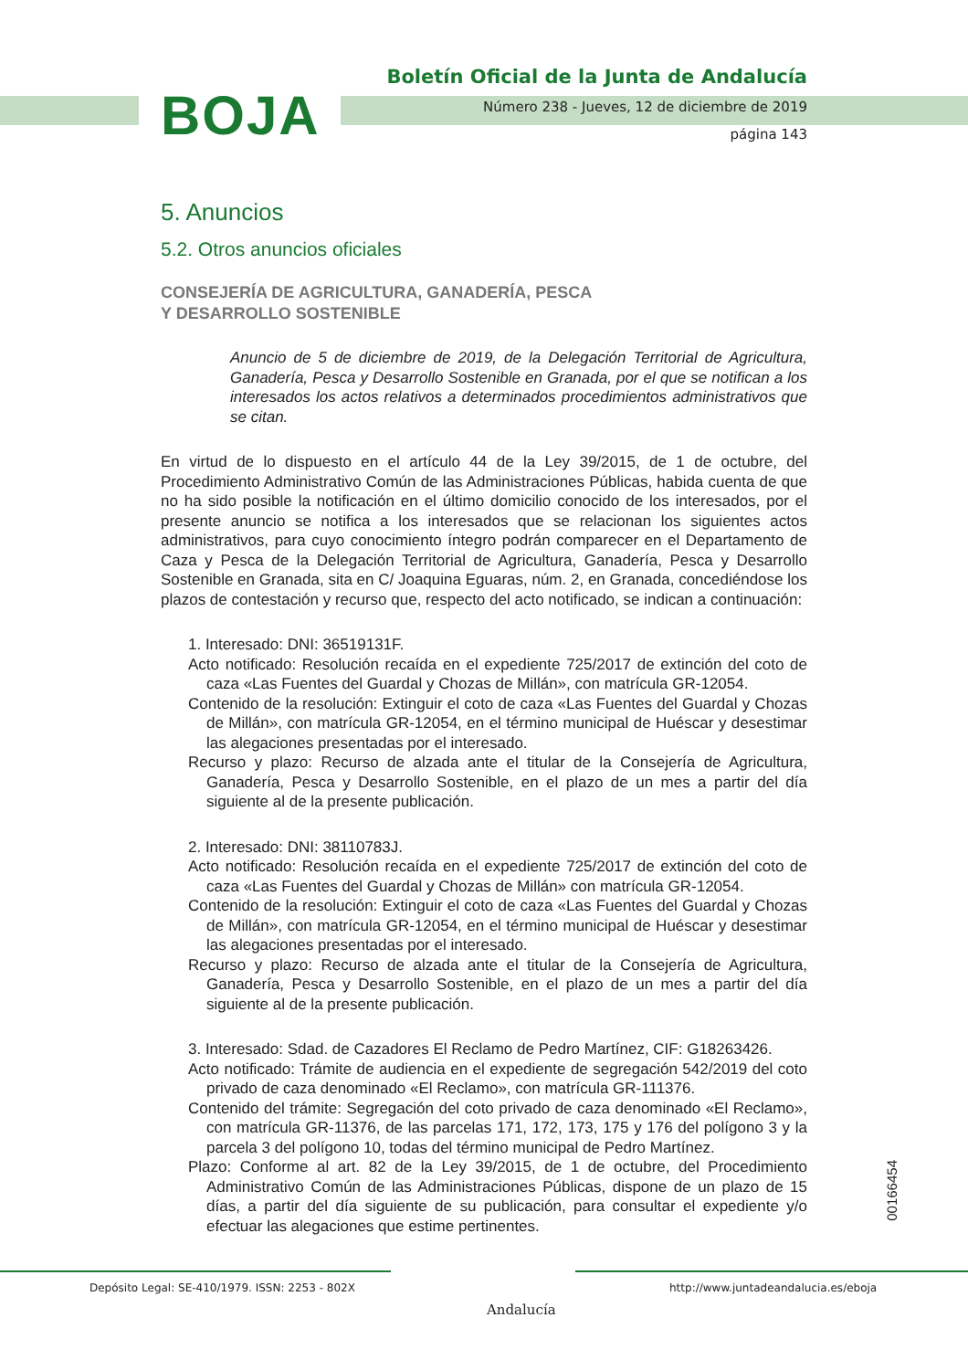BOJA
Boletín Oficial de la Junta de Andalucía
Número 238 - Jueves, 12 de diciembre de 2019
página 143
5. Anuncios
5.2. Otros anuncios oficiales
CONSEJERÍA DE AGRICULTURA, GANADERÍA, PESCA
Y DESARROLLO SOSTENIBLE
Anuncio de 5 de diciembre de 2019, de la Delegación Territorial de Agricultura, Ganadería, Pesca y Desarrollo Sostenible en Granada, por el que se notifican a los interesados los actos relativos a determinados procedimientos administrativos que se citan.
En virtud de lo dispuesto en el artículo 44 de la Ley 39/2015, de 1 de octubre, del Procedimiento Administrativo Común de las Administraciones Públicas, habida cuenta de que no ha sido posible la notificación en el último domicilio conocido de los interesados, por el presente anuncio se notifica a los interesados que se relacionan los siguientes actos administrativos, para cuyo conocimiento íntegro podrán comparecer en el Departamento de Caza y Pesca de la Delegación Territorial de Agricultura, Ganadería, Pesca y Desarrollo Sostenible en Granada, sita en C/ Joaquina Eguaras, núm. 2, en Granada, concediéndose los plazos de contestación y recurso que, respecto del acto notificado, se indican a continuación:
1. Interesado: DNI: 36519131F.
Acto notificado: Resolución recaída en el expediente 725/2017 de extinción del coto de caza «Las Fuentes del Guardal y Chozas de Millán», con matrícula GR-12054.
Contenido de la resolución: Extinguir el coto de caza «Las Fuentes del Guardal y Chozas de Millán», con matrícula GR-12054, en el término municipal de Huéscar y desestimar las alegaciones presentadas por el interesado.
Recurso y plazo: Recurso de alzada ante el titular de la Consejería de Agricultura, Ganadería, Pesca y Desarrollo Sostenible, en el plazo de un mes a partir del día siguiente al de la presente publicación.
2. Interesado: DNI: 38110783J.
Acto notificado: Resolución recaída en el expediente 725/2017 de extinción del coto de caza «Las Fuentes del Guardal y Chozas de Millán» con matrícula GR-12054.
Contenido de la resolución: Extinguir el coto de caza «Las Fuentes del Guardal y Chozas de Millán», con matrícula GR-12054, en el término municipal de Huéscar y desestimar las alegaciones presentadas por el interesado.
Recurso y plazo: Recurso de alzada ante el titular de la Consejería de Agricultura, Ganadería, Pesca y Desarrollo Sostenible, en el plazo de un mes a partir del día siguiente al de la presente publicación.
3. Interesado: Sdad. de Cazadores El Reclamo de Pedro Martínez, CIF: G18263426.
Acto notificado: Trámite de audiencia en el expediente de segregación 542/2019 del coto privado de caza denominado «El Reclamo», con matrícula GR-111376.
Contenido del trámite: Segregación del coto privado de caza denominado «El Reclamo», con matrícula GR-11376, de las parcelas 171, 172, 173, 175 y 176 del polígono 3 y la parcela 3 del polígono 10, todas del término municipal de Pedro Martínez.
Plazo: Conforme al art. 82 de la Ley 39/2015, de 1 de octubre, del Procedimiento Administrativo Común de las Administraciones Públicas, dispone de un plazo de 15 días, a partir del día siguiente de su publicación, para consultar el expediente y/o efectuar las alegaciones que estime pertinentes.
00166454
Depósito Legal: SE-410/1979. ISSN: 2253 - 802X
Andalucía
http://www.juntadeandalucia.es/eboja